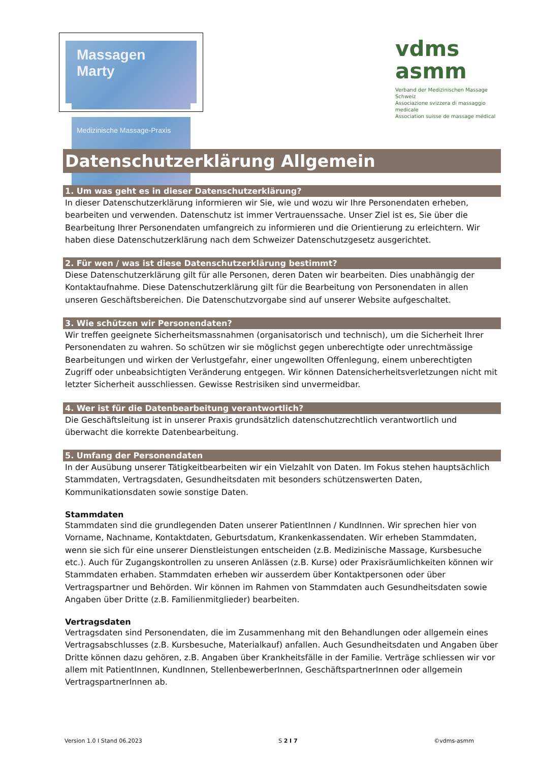Massagen Marty
Medizinische Massage-Praxis
vdms
asmm
Verband der Medizinischen Massage Schweiz
Associazione svizzera di massaggio medicale
Association suisse de massage médical
Datenschutzerklärung Allgemein
1. Um was geht es in dieser Datenschutzerklärung?
In dieser Datenschutzerklärung informieren wir Sie, wie und wozu wir Ihre Personendaten erheben, bearbeiten und verwenden. Datenschutz ist immer Vertrauenssache. Unser Ziel ist es, Sie über die Bearbeitung Ihrer Personendaten umfangreich zu informieren und die Orientierung zu erleichtern. Wir haben diese Datenschutzerklärung nach dem Schweizer Datenschutzgesetz ausgerichtet.
2. Für wen / was ist diese Datenschutzerklärung bestimmt?
Diese Datenschutzerklärung gilt für alle Personen, deren Daten wir bearbeiten. Dies unabhängig der Kontaktaufnahme. Diese Datenschutzerklärung gilt für die Bearbeitung von Personendaten in allen unseren Geschäftsbereichen. Die Datenschutzvorgabe sind auf unserer Website aufgeschaltet.
3. Wie schützen wir Personendaten?
Wir treffen geeignete Sicherheitsmassnahmen (organisatorisch und technisch), um die Sicherheit Ihrer Personendaten zu wahren. So schützen wir sie möglichst gegen unberechtigte oder unrechtmässige Bearbeitungen und wirken der Verlustgefahr, einer ungewollten Offenlegung, einem unberechtigten Zugriff oder unbeabsichtigten Veränderung entgegen. Wir können Datensicherheitsverletzungen nicht mit letzter Sicherheit ausschliessen. Gewisse Restrisiken sind unvermeidbar.
4. Wer ist für die Datenbearbeitung verantwortlich?
Die Geschäftsleitung ist in unserer Praxis grundsätzlich datenschutzrechtlich verantwortlich und überwacht die korrekte Datenbearbeitung.
5. Umfang der Personendaten
In der Ausübung unserer Tätigkeitbearbeiten wir ein Vielzahlt von Daten. Im Fokus stehen hauptsächlich Stammdaten, Vertragsdaten, Gesundheitsdaten mit besonders schützenswerten Daten, Kommunikationsdaten sowie sonstige Daten.
Stammdaten
Stammdaten sind die grundlegenden Daten unserer PatientInnen / KundInnen. Wir sprechen hier von Vorname, Nachname, Kontaktdaten, Geburtsdatum, Krankenkassendaten. Wir erheben Stammdaten, wenn sie sich für eine unserer Dienstleistungen entscheiden (z.B. Medizinische Massage, Kursbesuche etc.). Auch für Zugangskontrollen zu unseren Anlässen (z.B. Kurse) oder Praxisräumlichkeiten können wir Stammdaten erhaben. Stammdaten erheben wir ausserdem über Kontaktpersonen oder über Vertragspartner und Behörden. Wir können im Rahmen von Stammdaten auch Gesundheitsdaten sowie Angaben über Dritte (z.B. Familienmitglieder) bearbeiten.
Vertragsdaten
Vertragsdaten sind Personendaten, die im Zusammenhang mit den Behandlungen oder allgemein eines Vertragsabschlusses (z.B. Kursbesuche, Materialkauf) anfallen. Auch Gesundheitsdaten und Angaben über Dritte können dazu gehören, z.B. Angaben über Krankheitsfälle in der Familie. Verträge schliessen wir vor allem mit PatientInnen, KundInnen, StellenbewerberInnen, GeschäftspartnerInnen oder allgemein VertragspartnerInnen ab.
Version 1.0 I Stand 06.2023 S 2 I 7 ©vdms-asmm